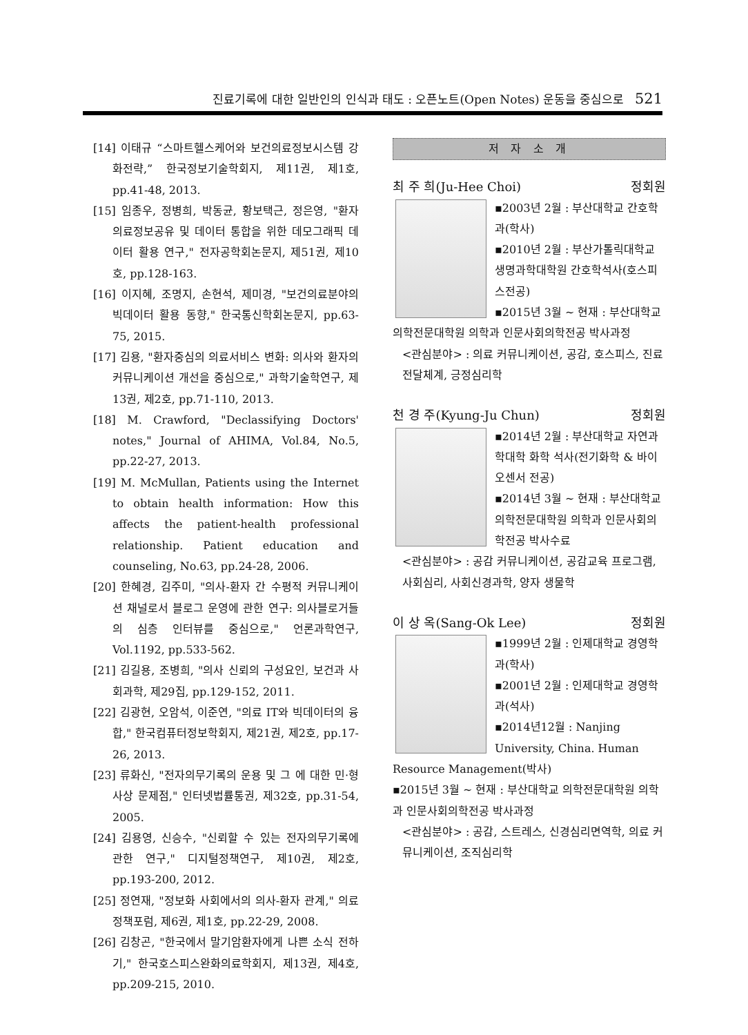진료기록에 대한 일반인의 인식과 태도 : 오픈노트(Open Notes) 운동을 중심으로 521
[14] 이태규 “스마트헬스케어와 보건의료정보시스템 강화전략,” 한국정보기술학회지, 제11권, 제1호, pp.41-48, 2013.
[15] 임종우, 정병희, 박동균, 황보택근, 정은영, "환자 의료정보공유 및 데이터 통합을 위한 데모그래픽 데이터 활용 연구," 전자공학회논문지, 제51권, 제10호, pp.128-163.
[16] 이지혜, 조명지, 손현석, 제미경, "보건의료분야의 빅데이터 활용 동향," 한국통신학회논문지, pp.63-75, 2015.
[17] 김용, "환자중심의 의료서비스 변화: 의사와 환자의 커뮤니케이션 개선을 중심으로," 과학기술학연구, 제13권, 제2호, pp.71-110, 2013.
[18] M. Crawford, "Declassifying Doctors' notes," Journal of AHIMA, Vol.84, No.5, pp.22-27, 2013.
[19] M. McMullan, Patients using the Internet to obtain health information: How this affects the patient-health professional relationship. Patient education and counseling, No.63, pp.24-28, 2006.
[20] 한혜경, 김주미, "의사-환자 간 수평적 커뮤니케이션 채널로서 블로그 운영에 관한 연구: 의사블로거들의 심층 인터뷰를 중심으로," 언론과학연구, Vol.1192, pp.533-562.
[21] 김길용, 조병희, "의사 신뢰의 구성요인, 보건과 사회과학, 제29집, pp.129-152, 2011.
[22] 김광현, 오암석, 이준연, "의료 IT와 빅데이터의 융합," 한국컴퓨터정보학회지, 제21권, 제2호, pp.17-26, 2013.
[23] 류화신, "전자의무기록의 운용 및 그 에 대한 민·형사상 문제점," 인터넷법률통권, 제32호, pp.31-54, 2005.
[24] 김용영, 신승수, "신뢰할 수 있는 전자의무기록에 관한 연구," 디지털정책연구, 제10권, 제2호, pp.193-200, 2012.
[25] 정연재, "정보화 사회에서의 의사-환자 관계," 의료정책포럼, 제6권, 제1호, pp.22-29, 2008.
[26] 김창곤, "한국에서 말기암환자에게 나쁜 소식 전하기," 한국호스피스완화의료학회지, 제13권, 제4호, pp.209-215, 2010.
저 자 소 개
최 주 희(Ju-Hee Choi) 정회원
▪2003년 2월 : 부산대학교 간호학과(학사)
▪2010년 2월 : 부산가톨릭대학교 생명과학대학원 간호학석사(호스피스전공)
▪2015년 3월 ~ 현재 : 부산대학교 의학전문대학원 의학과 인문사회의학전공 박사과정
<관심분야> : 의료 커뮤니케이션, 공감, 호스피스, 진료전달체계, 긍정심리학
천 경 주(Kyung-Ju Chun) 정회원
▪2014년 2월 : 부산대학교 자연과학대학 화학 석사(전기화학 & 바이오센서 전공)
▪2014년 3월 ~ 현재 : 부산대학교 의학전문대학원 의학과 인문사회의학전공 박사수료
<관심분야> : 공감 커뮤니케이션, 공감교육 프로그램, 사회심리, 사회신경과학, 양자 생물학
이 상 옥(Sang-Ok Lee) 정회원
▪1999년 2월 : 인제대학교 경영학과(학사)
▪2001년 2월 : 인제대학교 경영학과(석사)
▪2014년12월 : Nanjing University, China. Human Resource Management(박사)
▪2015년 3월 ~ 현재 : 부산대학교 의학전문대학원 의학과 인문사회의학전공 박사과정
<관심분야> : 공감, 스트레스, 신경심리면역학, 의료 커뮤니케이션, 조직심리학